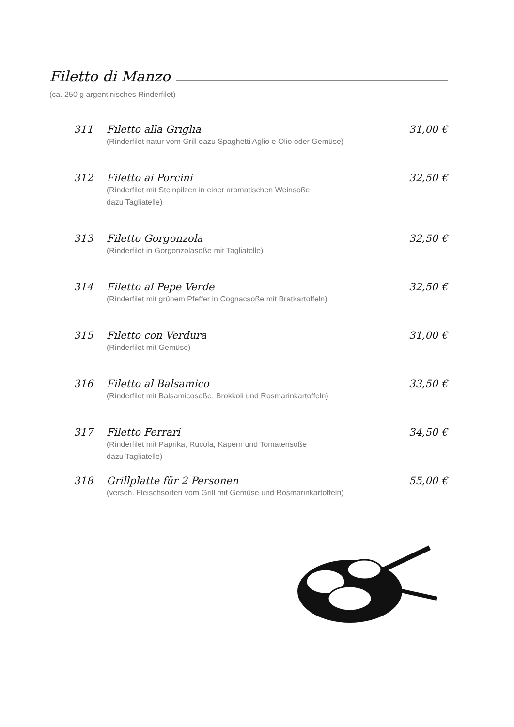Filetto di Manzo
(ca. 250 g argentinisches Rinderfilet)
311 Filetto alla Griglia 31,00 €
(Rinderfilet natur vom Grill dazu Spaghetti Aglio e Olio oder Gemüse)
312 Filetto ai Porcini 32,50 €
(Rinderfilet mit Steinpilzen in einer aromatischen Weinsoße
dazu Tagliatelle)
313 Filetto Gorgonzola 32,50 €
(Rinderfilet in Gorgonzolasoße mit Tagliatelle)
314 Filetto al Pepe Verde 32,50 €
(Rinderfilet mit grünem Pfeffer in Cognacsoße mit Bratkartoffeln)
315 Filetto con Verdura 31,00 €
(Rinderfilet mit Gemüse)
316 Filetto al Balsamico 33,50 €
(Rinderfilet mit Balsamicosoße, Brokkoli und Rosmarinkartoffeln)
317 Filetto Ferrari 34,50 €
(Rinderfilet mit Paprika, Rucola, Kapern und Tomatensoße
dazu Tagliatelle)
318 Grillplatte für 2 Personen 55,00 €
(versch. Fleischsorten vom Grill mit Gemüse und Rosmarinkartoffeln)